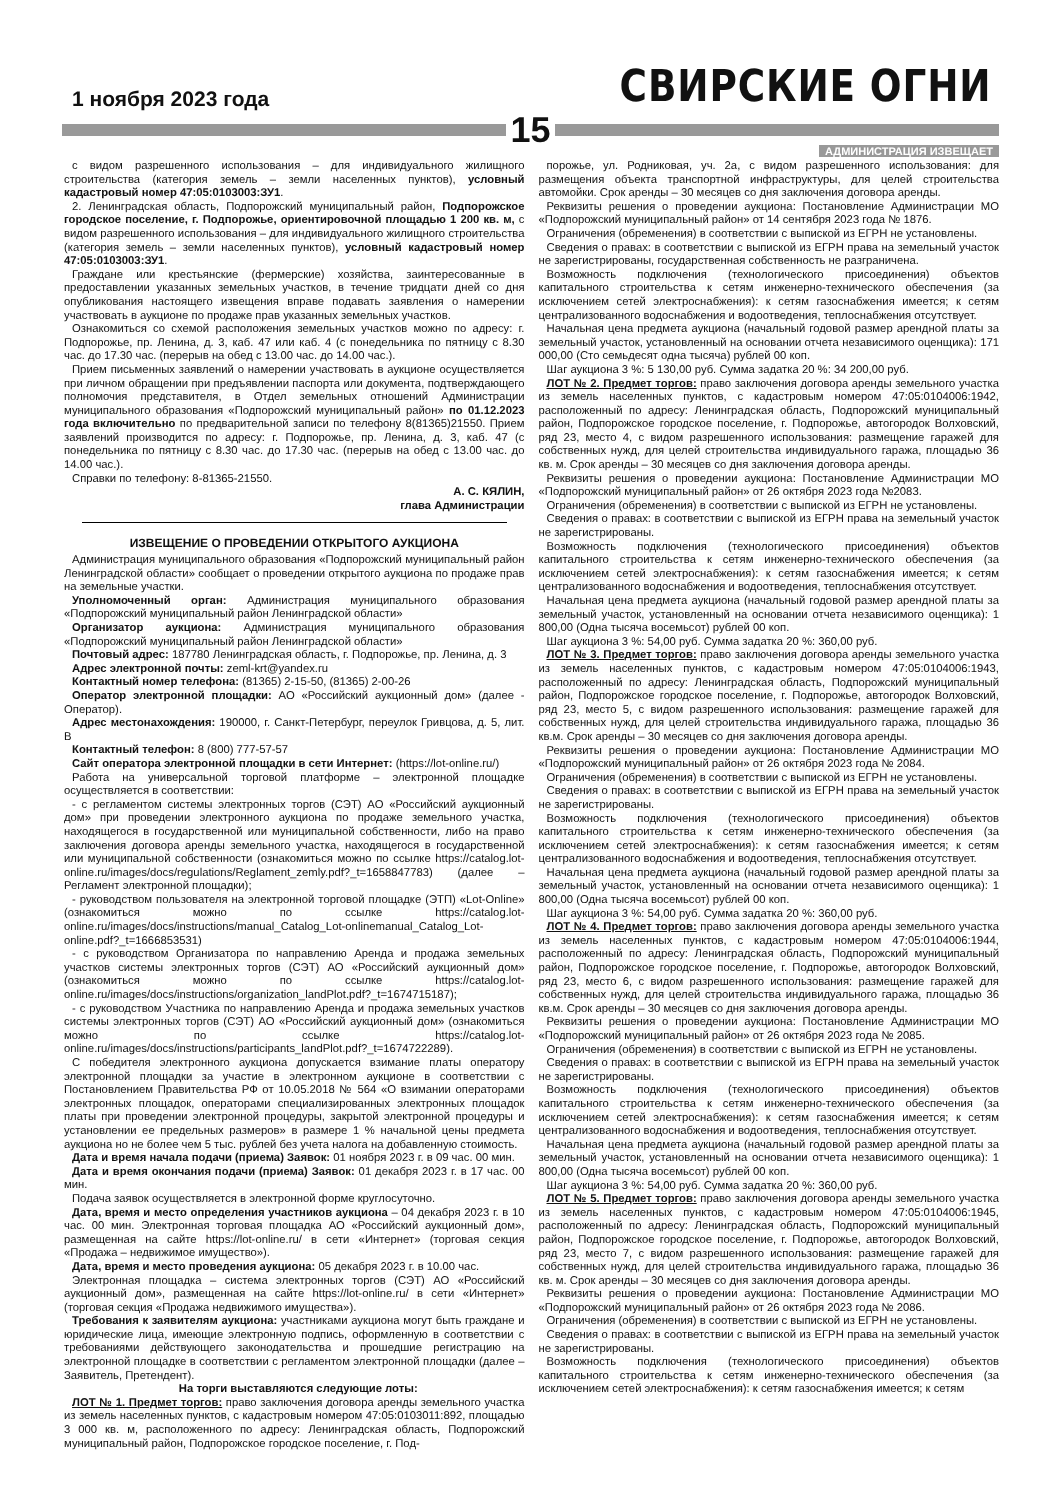1 ноября 2023 года
СВИРСКИЕ ОГНИ
15
АДМИНИСТРАЦИЯ ИЗВЕЩАЕТ
с видом разрешенного использования – для индивидуального жилищного строительства (категория земель – земли населенных пунктов), условный кадастровый номер 47:05:0103003:ЗУ1.
2. Ленинградская область, Подпорожский муниципальный район, Подпорожское городское поселение, г. Подпорожье, ориентировочной площадью 1 200 кв. м, с видом разрешенного использования – для индивидуального жилищного строительства (категория земель – земли населенных пунктов), условный кадастровый номер 47:05:0103003:ЗУ1.
Граждане или крестьянские (фермерские) хозяйства, заинтересованные в предоставлении указанных земельных участков, в течение тридцати дней со дня опубликования настоящего извещения вправе подавать заявления о намерении участвовать в аукционе по продаже прав указанных земельных участков.
Ознакомиться со схемой расположения земельных участков можно по адресу: г. Подпорожье, пр. Ленина, д. 3, каб. 47 или каб. 4 (с понедельника по пятницу с 8.30 час. до 17.30 час. (перерыв на обед с 13.00 час. до 14.00 час.).
Прием письменных заявлений о намерении участвовать в аукционе осуществляется при личном обращении при предъявлении паспорта или документа, подтверждающего полномочия представителя, в Отдел земельных отношений Администрации муниципального образования «Подпорожский муниципальный район» по 01.12.2023 года включительно по предварительной записи по телефону 8(81365)21550. Прием заявлений производится по адресу: г. Подпорожье, пр. Ленина, д. 3, каб. 47 (с понедельника по пятницу с 8.30 час. до 17.30 час. (перерыв на обед с 13.00 час. до 14.00 час.).
Справки по телефону: 8-81365-21550.
А. С. КЯЛИН,
глава Администрации
ИЗВЕЩЕНИЕ О ПРОВЕДЕНИИ ОТКРЫТОГО АУКЦИОНА
Администрация муниципального образования «Подпорожский муниципальный район Ленинградской области» сообщает о проведении открытого аукциона по продаже прав на земельные участки.
Уполномоченный орган: Администрация муниципального образования «Подпорожский муниципальный район Ленинградской области»
Организатор аукциона: Администрация муниципального образования «Подпорожский муниципальный район Ленинградской области»
Почтовый адрес: 187780 Ленинградская область, г. Подпорожье, пр. Ленина, д. 3
Адрес электронной почты: zeml-krt@yandex.ru
Контактный номер телефона: (81365) 2-15-50, (81365) 2-00-26
Оператор электронной площадки: АО «Российский аукционный дом» (далее - Оператор).
Адрес местонахождения: 190000, г. Санкт-Петербург, переулок Гривцова, д. 5, лит. В
Контактный телефон: 8 (800) 777-57-57
Сайт оператора электронной площадки в сети Интернет: (https://lot-online.ru/)
Работа на универсальной торговой платформе – электронной площадке осуществляется в соответствии:
- с регламентом системы электронных торгов (СЭТ) АО «Российский аукционный дом» при проведении электронного аукциона по продаже земельного участка, находящегося в государственной или муниципальной собственности, либо на право заключения договора аренды земельного участка, находящегося в государственной или муниципальной собственности (ознакомиться можно по ссылке https://catalog.lot-online.ru/images/docs/regulations/Reglament_zemly.pdf?_t=1658847783) (далее – Регламент электронной площадки);
- руководством пользователя на электронной торговой площадке (ЭТП) «Lot-Online» (ознакомиться можно по ссылке https://catalog.lot-online.ru/images/docs/instructions/manual_Catalog_Lot-onlinemanual_Catalog_Lot-online.pdf?_t=1666853531)
- с руководством Организатора по направлению Аренда и продажа земельных участков системы электронных торгов (СЭТ) АО «Российский аукционный дом» (ознакомиться можно по ссылке https://catalog.lot-online.ru/images/docs/instructions/organization_landPlot.pdf?_t=1674715187);
- с руководством Участника по направлению Аренда и продажа земельных участков системы электронных торгов (СЭТ) АО «Российский аукционный дом» (ознакомиться можно по ссылке https://catalog.lot-online.ru/images/docs/instructions/participants_landPlot.pdf?_t=1674722289).
С победителя электронного аукциона допускается взимание платы оператору электронной площадки за участие в электронном аукционе в соответствии с Постановлением Правительства РФ от 10.05.2018 № 564 «О взимании операторами электронных площадок, операторами специализированных электронных площадок платы при проведении электронной процедуры, закрытой электронной процедуры и установлении ее предельных размеров» в размере 1 % начальной цены предмета аукциона но не более чем 5 тыс. рублей без учета налога на добавленную стоимость.
Дата и время начала подачи (приема) Заявок: 01 ноября 2023 г. в 09 час. 00 мин.
Дата и время окончания подачи (приема) Заявок: 01 декабря 2023 г. в 17 час. 00 мин.
Подача заявок осуществляется в электронной форме круглосуточно.
Дата, время и место определения участников аукциона – 04 декабря 2023 г. в 10 час. 00 мин. Электронная торговая площадка АО «Российский аукционный дом», размещенная на сайте https://lot-online.ru/ в сети «Интернет» (торговая секция «Продажа – недвижимое имущество»).
Дата, время и место проведения аукциона: 05 декабря 2023 г. в 10.00 час.
Электронная площадка – система электронных торгов (СЭТ) АО «Российский аукционный дом», размещенная на сайте https://lot-online.ru/ в сети «Интернет» (торговая секция «Продажа недвижимого имущества»).
Требования к заявителям аукциона: участниками аукциона могут быть граждане и юридические лица, имеющие электронную подпись, оформленную в соответствии с требованиями действующего законодательства и прошедшие регистрацию на электронной площадке в соответствии с регламентом электронной площадки (далее – Заявитель, Претендент).
На торги выставляются следующие лоты:
ЛОТ № 1. Предмет торгов: право заключения договора аренды земельного участка из земель населенных пунктов, с кадастровым номером 47:05:0103011:892, площадью 3 000 кв. м, расположенного по адресу: Ленинградская область, Подпорожский муниципальный район, Подпорожское городское поселение, г. Под-
порожье, ул. Родниковая, уч. 2а, с видом разрешенного использования: для размещения объекта транспортной инфраструктуры, для целей строительства автомойки. Срок аренды – 30 месяцев со дня заключения договора аренды.
Реквизиты решения о проведении аукциона: Постановление Администрации МО «Подпорожский муниципальный район» от 14 сентября 2023 года № 1876.
Ограничения (обременения) в соответствии с выпиской из ЕГРН не установлены.
Сведения о правах: в соответствии с выпиской из ЕГРН права на земельный участок не зарегистрированы, государственная собственность не разграничена.
Возможность подключения (технологического присоединения) объектов капитального строительства к сетям инженерно-технического обеспечения (за исключением сетей электроснабжения): к сетям газоснабжения имеется; к сетям централизованного водоснабжения и водоотведения, теплоснабжения отсутствует.
Начальная цена предмета аукциона (начальный годовой размер арендной платы за земельный участок, установленный на основании отчета независимого оценщика): 171 000,00 (Сто семьдесят одна тысяча) рублей 00 коп.
Шаг аукциона 3 %: 5 130,00 руб. Сумма задатка 20 %: 34 200,00 руб.
ЛОТ № 2. Предмет торгов: право заключения договора аренды земельного участка из земель населенных пунктов, с кадастровым номером 47:05:0104006:1942, расположенный по адресу: Ленинградская область, Подпорожский муниципальный район, Подпорожское городское поселение, г. Подпорожье, автогородок Волховский, ряд 23, место 4, с видом разрешенного использования: размещение гаражей для собственных нужд, для целей строительства индивидуального гаража, площадью 36 кв. м. Срок аренды – 30 месяцев со дня заключения договора аренды.
Реквизиты решения о проведении аукциона: Постановление Администрации МО «Подпорожский муниципальный район» от 26 октября 2023 года №2083.
Ограничения (обременения) в соответствии с выпиской из ЕГРН не установлены.
Сведения о правах: в соответствии с выпиской из ЕГРН права на земельный участок не зарегистрированы.
Возможность подключения (технологического присоединения) объектов капитального строительства к сетям инженерно-технического обеспечения (за исключением сетей электроснабжения): к сетям газоснабжения имеется; к сетям централизованного водоснабжения и водоотведения, теплоснабжения отсутствует.
Начальная цена предмета аукциона (начальный годовой размер арендной платы за земельный участок, установленный на основании отчета независимого оценщика): 1 800,00 (Одна тысяча восемьсот) рублей 00 коп.
Шаг аукциона 3 %: 54,00 руб. Сумма задатка 20 %: 360,00 руб.
ЛОТ № 3. Предмет торгов: право заключения договора аренды земельного участка из земель населенных пунктов, с кадастровым номером 47:05:0104006:1943, расположенный по адресу: Ленинградская область, Подпорожский муниципальный район, Подпорожское городское поселение, г. Подпорожье, автогородок Волховский, ряд 23, место 5, с видом разрешенного использования: размещение гаражей для собственных нужд, для целей строительства индивидуального гаража, площадью 36 кв.м. Срок аренды – 30 месяцев со дня заключения договора аренды.
Реквизиты решения о проведении аукциона: Постановление Администрации МО «Подпорожский муниципальный район» от 26 октября 2023 года № 2084.
Ограничения (обременения) в соответствии с выпиской из ЕГРН не установлены.
Сведения о правах: в соответствии с выпиской из ЕГРН права на земельный участок не зарегистрированы.
Возможность подключения (технологического присоединения) объектов капитального строительства к сетям инженерно-технического обеспечения (за исключением сетей электроснабжения): к сетям газоснабжения имеется; к сетям централизованного водоснабжения и водоотведения, теплоснабжения отсутствует.
Начальная цена предмета аукциона (начальный годовой размер арендной платы за земельный участок, установленный на основании отчета независимого оценщика): 1 800,00 (Одна тысяча восемьсот) рублей 00 коп.
Шаг аукциона 3 %: 54,00 руб. Сумма задатка 20 %: 360,00 руб.
ЛОТ № 4. Предмет торгов: право заключения договора аренды земельного участка из земель населенных пунктов, с кадастровым номером 47:05:0104006:1944, расположенный по адресу: Ленинградская область, Подпорожский муниципальный район, Подпорожское городское поселение, г. Подпорожье, автогородок Волховский, ряд 23, место 6, с видом разрешенного использования: размещение гаражей для собственных нужд, для целей строительства индивидуального гаража, площадью 36 кв.м. Срок аренды – 30 месяцев со дня заключения договора аренды.
Реквизиты решения о проведении аукциона: Постановление Администрации МО «Подпорожский муниципальный район» от 26 октября 2023 года № 2085.
Ограничения (обременения) в соответствии с выпиской из ЕГРН не установлены.
Сведения о правах: в соответствии с выпиской из ЕГРН права на земельный участок не зарегистрированы.
Возможность подключения (технологического присоединения) объектов капитального строительства к сетям инженерно-технического обеспечения (за исключением сетей электроснабжения): к сетям газоснабжения имеется; к сетям централизованного водоснабжения и водоотведения, теплоснабжения отсутствует.
Начальная цена предмета аукциона (начальный годовой размер арендной платы за земельный участок, установленный на основании отчета независимого оценщика): 1 800,00 (Одна тысяча восемьсот) рублей 00 коп.
Шаг аукциона 3 %: 54,00 руб. Сумма задатка 20 %: 360,00 руб.
ЛОТ № 5. Предмет торгов: право заключения договора аренды земельного участка из земель населенных пунктов, с кадастровым номером 47:05:0104006:1945, расположенный по адресу: Ленинградская область, Подпорожский муниципальный район, Подпорожское городское поселение, г. Подпорожье, автогородок Волховский, ряд 23, место 7, с видом разрешенного использования: размещение гаражей для собственных нужд, для целей строительства индивидуального гаража, площадью 36 кв. м. Срок аренды – 30 месяцев со дня заключения договора аренды.
Реквизиты решения о проведении аукциона: Постановление Администрации МО «Подпорожский муниципальный район» от 26 октября 2023 года № 2086.
Ограничения (обременения) в соответствии с выпиской из ЕГРН не установлены.
Сведения о правах: в соответствии с выпиской из ЕГРН права на земельный участок не зарегистрированы.
Возможность подключения (технологического присоединения) объектов капитального строительства к сетям инженерно-технического обеспечения (за исключением сетей электроснабжения): к сетям газоснабжения имеется; к сетям